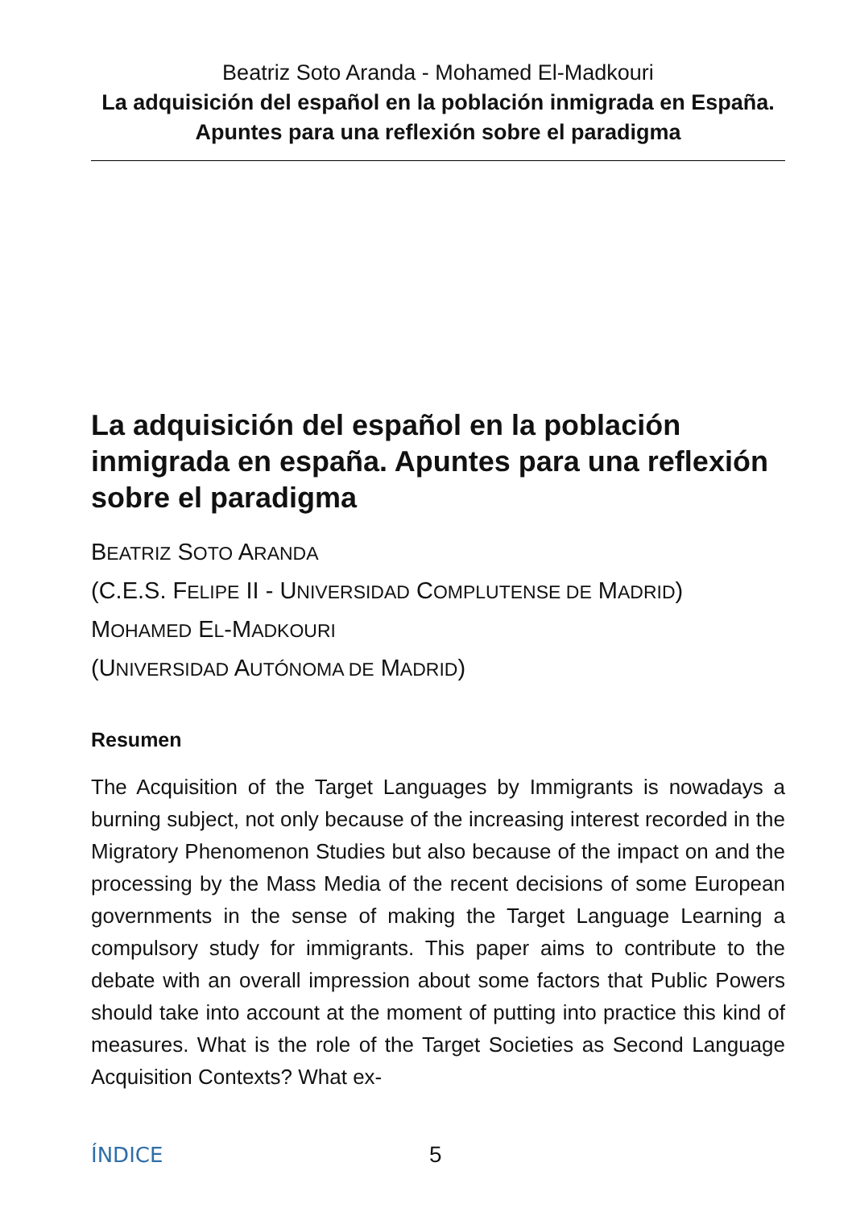Beatriz Soto Aranda - Mohamed El-Madkouri
La adquisición del español en la población inmigrada en España. Apuntes para una reflexión sobre el paradigma
La adquisición del español en la población inmigrada en españa. Apuntes para una reflexión sobre el paradigma
BEATRIZ SOTO ARANDA
(C.E.S. FELIPE II - UNIVERSIDAD COMPLUTENSE DE MADRID)
MOHAMED EL-MADKOURI
(UNIVERSIDAD AUTÓNOMA DE MADRID)
Resumen
The Acquisition of the Target Languages by Immigrants is nowadays a burning subject, not only because of the increasing interest recorded in the Migratory Phenomenon Studies but also because of the impact on and the processing by the Mass Media of the recent decisions of some European governments in the sense of making the Target Language Learning a compulsory study for immigrants. This paper aims to contribute to the debate with an overall impression about some factors that Public Powers should take into account at the moment of putting into practice this kind of measures. What is the role of the Target Societies as Second Language Acquisition Contexts? What ex-
ÍNDICE 5